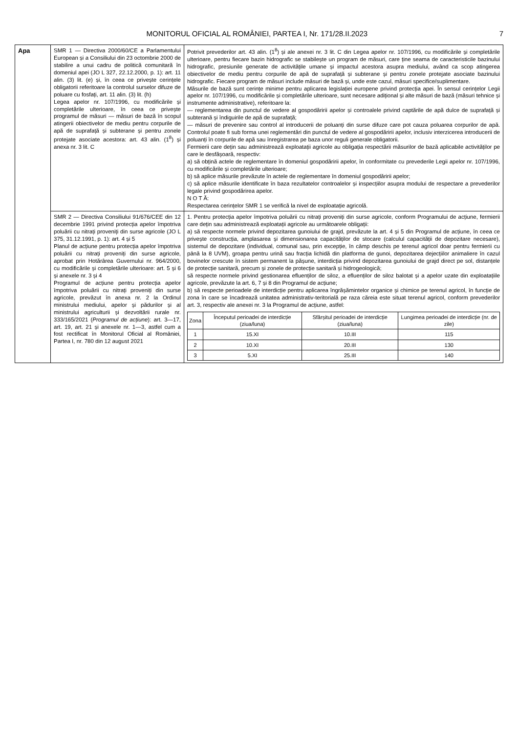MONITORUL OFICIAL AL ROMÂNIEI, PARTEA I, Nr. 171/28.II.2023 7
| Apa | SMR 1 — Directiva 2000/60/CE a Parlamentului European și a Consiliului din 23 octombrie 2000 de stabilire a unui cadru de politică comunitară în domeniul apei (JO L 327, 22.12.2000, p. 1): art. 11 alin. (3) lit. (e) și, în ceea ce privește cerințele obligatorii referitoare la controlul surselor difuze de poluare cu fosfați, art. 11 alin. (3) lit. (h) Legea apelor nr. 107/1996, cu modificările și completările ulterioare, în ceea ce privește programul de măsuri — măsuri de bază în scopul atingerii obiectivelor de mediu pentru corpurile de apă de suprafață și subterane și pentru zonele protejate asociate acestora: art. 43 alin. (1<sup>8</sup>) și anexa nr. 3 lit. C | Potrivit prevederilor art. 43 alin. (1<sup>8</sup>) și ale anexei nr. 3 lit. C din Legea apelor nr. 107/1996, cu modificările și completările ulterioare, pentru fiecare bazin hidrografic se stabilește un program de măsuri, care ține seama de caracteristicile bazinului hidrografic, presiunile generate de activitățile umane și impactul acestora asupra mediului, având ca scop atingerea obiectivelor de mediu pentru corpurile de apă de suprafață și subterane și pentru zonele protejate asociate bazinului hidrografic. Fiecare program de măsuri include măsuri de bază și, unde este cazul, măsuri specifice/suplimentare. Măsurile de bază sunt cerințe minime pentru aplicarea legislației europene privind protecția apei. În sensul cerințelor Legii apelor nr. 107/1996, cu modificările și completările ulterioare, sunt necesare adițional și alte măsuri de bază (măsuri tehnice și instrumente administrative), referitoare la: — reglementarea din punctul de vedere al gospodăririi apelor și controalele privind captările de apă dulce de suprafață și subterană și îndiguirile de apă de suprafață; — măsuri de prevenire sau control al introducerii de poluanți din surse difuze care pot cauza poluarea corpurilor de apă. Controlul poate fi sub forma unei reglementări din punctul de vedere al gospodăririi apelor, inclusiv interzicerea introducerii de poluanți în corpurile de apă sau înregistrarea pe baza unor reguli generale obligatorii. Fermierii care dețin sau administrează exploatații agricole au obligația respectării măsurilor de bază aplicabile activităților pe care le desfășoară, respectiv: a) să obțină actele de reglementare în domeniul gospodăririi apelor, în conformitate cu prevederile Legii apelor nr. 107/1996, cu modificările și completările ulterioare; b) să aplice măsurile prevăzute în actele de reglementare în domeniul gospodăririi apelor; c) să aplice măsurile identificate în baza rezultatelor controalelor și inspecțiilor asupra modului de respectare a prevederilor legale privind gospodărirea apelor. N O T Ă: Respectarea cerințelor SMR 1 se verifică la nivel de exploatație agricolă. |
| | SMR 2 — Directiva Consiliului 91/676/CEE din 12 decembrie 1991 privind protecția apelor împotriva poluării cu nitrați proveniți din surse agricole (JO L 375, 31.12.1991, p. 1): art. 4 și 5 Planul de acțiune pentru protecția apelor împotriva poluării cu nitrați proveniți din surse agricole, aprobat prin Hotărârea Guvernului nr. 964/2000, cu modificările și completările ulterioare: art. 5 și 6 și anexele nr. 3 și 4 Programul de acțiune pentru protecția apelor împotriva poluării cu nitrați proveniți din surse agricole, prevăzut în anexa nr. 2 la Ordinul ministrului mediului, apelor și pădurilor și al ministrului agriculturii și dezvoltării rurale nr. 333/165/2021 ( Programul de acțiune ): art. 3—17, art. 19, art. 21 și anexele nr. 1—3, astfel cum a fost rectificat în Monitorul Oficial al României, Partea I, nr. 780 din 12 august 2021 | 1. Pentru protecția apelor împotriva poluării cu nitrați proveniți din surse agricole, conform Programului de acțiune, fermierii care dețin sau administrează exploatații agricole au următoarele obligații: a) să respecte normele privind depozitarea gunoiului de grajd, prevăzute la art. 4 și 5 din Programul de acțiune, în ceea ce privește construcția, amplasarea și dimensionarea capacităților de stocare (calculul capacității de depozitare necesare), sistemul de depozitare (individual, comunal sau, prin excepție, în câmp deschis pe terenul agricol doar pentru fermierii cu până la 8 UVM), groapa pentru urină sau fracția lichidă din platforma de gunoi, depozitarea dejecțiilor animaliere în cazul bovinelor crescute în sistem permanent la pășune, interdicția privind depozitarea gunoiului de grajd direct pe sol, distanțele de protecție sanitară, precum și zonele de protecție sanitară și hidrogeologică; să respecte normele privind gestionarea efluenților de siloz, a efluenților de siloz balotat și a apelor uzate din exploatațiile agricole, prevăzute la art. 6, 7 și 8 din Programul de acțiune; b) să respecte perioadele de interdicție pentru aplicarea îngrășămintelor organice și chimice pe terenul agricol, în funcție de zona în care se încadrează unitatea administrativ-teritorială pe raza căreia este situat terenul agricol, conform prevederilor art. 3, respectiv ale anexei nr. 3 la Programul de acțiune, astfel: / Zona / Începutul perioadei de interdicție (ziua/luna) / Sfârșitul perioadei de interdicție (ziua/luna) / Lungimea perioadei de interdicție (nr. de zile) / / --- / --- / --- / --- / / 1 / 15.XI / 10.III / 115 / / 2 / 10.XI / 20.III / 130 / / 3 / 5.XI / 25.III / 140 / |